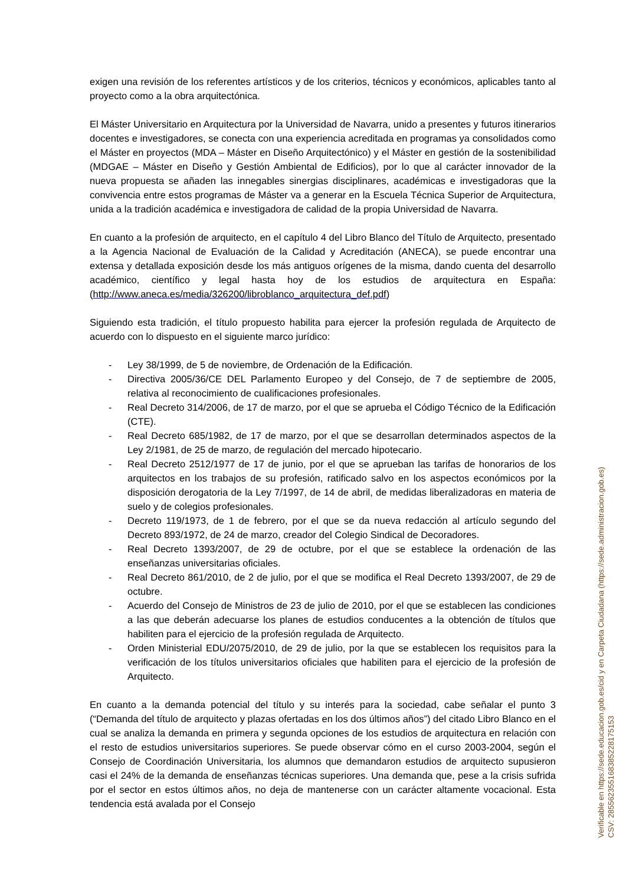exigen una revisión de los referentes artísticos y de los criterios, técnicos y económicos, aplicables tanto al proyecto como a la obra arquitectónica.
El Máster Universitario en Arquitectura por la Universidad de Navarra, unido a presentes y futuros itinerarios docentes e investigadores, se conecta con una experiencia acreditada en programas ya consolidados como el Máster en proyectos (MDA – Máster en Diseño Arquitectónico) y el Máster en gestión de la sostenibilidad (MDGAE – Máster en Diseño y Gestión Ambiental de Edificios), por lo que al carácter innovador de la nueva propuesta se añaden las innegables sinergias disciplinares, académicas e investigadoras que la convivencia entre estos programas de Máster va a generar en la Escuela Técnica Superior de Arquitectura, unida a la tradición académica e investigadora de calidad de la propia Universidad de Navarra.
En cuanto a la profesión de arquitecto, en el capítulo 4 del Libro Blanco del Título de Arquitecto, presentado a la Agencia Nacional de Evaluación de la Calidad y Acreditación (ANECA), se puede encontrar una extensa y detallada exposición desde los más antiguos orígenes de la misma, dando cuenta del desarrollo académico, científico y legal hasta hoy de los estudios de arquitectura en España: (http://www.aneca.es/media/326200/libroblanco_arquitectura_def.pdf)
Siguiendo esta tradición, el título propuesto habilita para ejercer la profesión regulada de Arquitecto de acuerdo con lo dispuesto en el siguiente marco jurídico:
- Ley 38/1999, de 5 de noviembre, de Ordenación de la Edificación.
- Directiva 2005/36/CE DEL Parlamento Europeo y del Consejo, de 7 de septiembre de 2005, relativa al reconocimiento de cualificaciones profesionales.
- Real Decreto 314/2006, de 17 de marzo, por el que se aprueba el Código Técnico de la Edificación (CTE).
- Real Decreto 685/1982, de 17 de marzo, por el que se desarrollan determinados aspectos de la Ley 2/1981, de 25 de marzo, de regulación del mercado hipotecario.
- Real Decreto 2512/1977 de 17 de junio, por el que se aprueban las tarifas de honorarios de los arquitectos en los trabajos de su profesión, ratificado salvo en los aspectos económicos por la disposición derogatoria de la Ley 7/1997, de 14 de abril, de medidas liberalizadoras en materia de suelo y de colegios profesionales.
- Decreto 119/1973, de 1 de febrero, por el que se da nueva redacción al artículo segundo del Decreto 893/1972, de 24 de marzo, creador del Colegio Sindical de Decoradores.
- Real Decreto 1393/2007, de 29 de octubre, por el que se establece la ordenación de las enseñanzas universitarias oficiales.
- Real Decreto 861/2010, de 2 de julio, por el que se modifica el Real Decreto 1393/2007, de 29 de octubre.
- Acuerdo del Consejo de Ministros de 23 de julio de 2010, por el que se establecen las condiciones a las que deberán adecuarse los planes de estudios conducentes a la obtención de títulos que habiliten para el ejercicio de la profesión regulada de Arquitecto.
- Orden Ministerial EDU/2075/2010, de 29 de julio, por la que se establecen los requisitos para la verificación de los títulos universitarios oficiales que habiliten para el ejercicio de la profesión de Arquitecto.
En cuanto a la demanda potencial del título y su interés para la sociedad, cabe señalar el punto 3 (“Demanda del título de arquitecto y plazas ofertadas en los dos últimos años”) del citado Libro Blanco en el cual se analiza la demanda en primera y segunda opciones de los estudios de arquitectura en relación con el resto de estudios universitarios superiores. Se puede observar cómo en el curso 2003-2004, según el Consejo de Coordinación Universitaria, los alumnos que demandaron estudios de arquitecto supusieron casi el 24% de la demanda de enseñanzas técnicas superiores. Una demanda que, pese a la crisis sufrida por el sector en estos últimos años, no deja de mantenerse con un carácter altamente vocacional. Esta tendencia está avalada por el Consejo
Verificable en https://sede.educacion.gob.es/cid y en Carpeta Ciudadana (https://sede.administracion.gob.es)
CSV: 285562355168385228175153